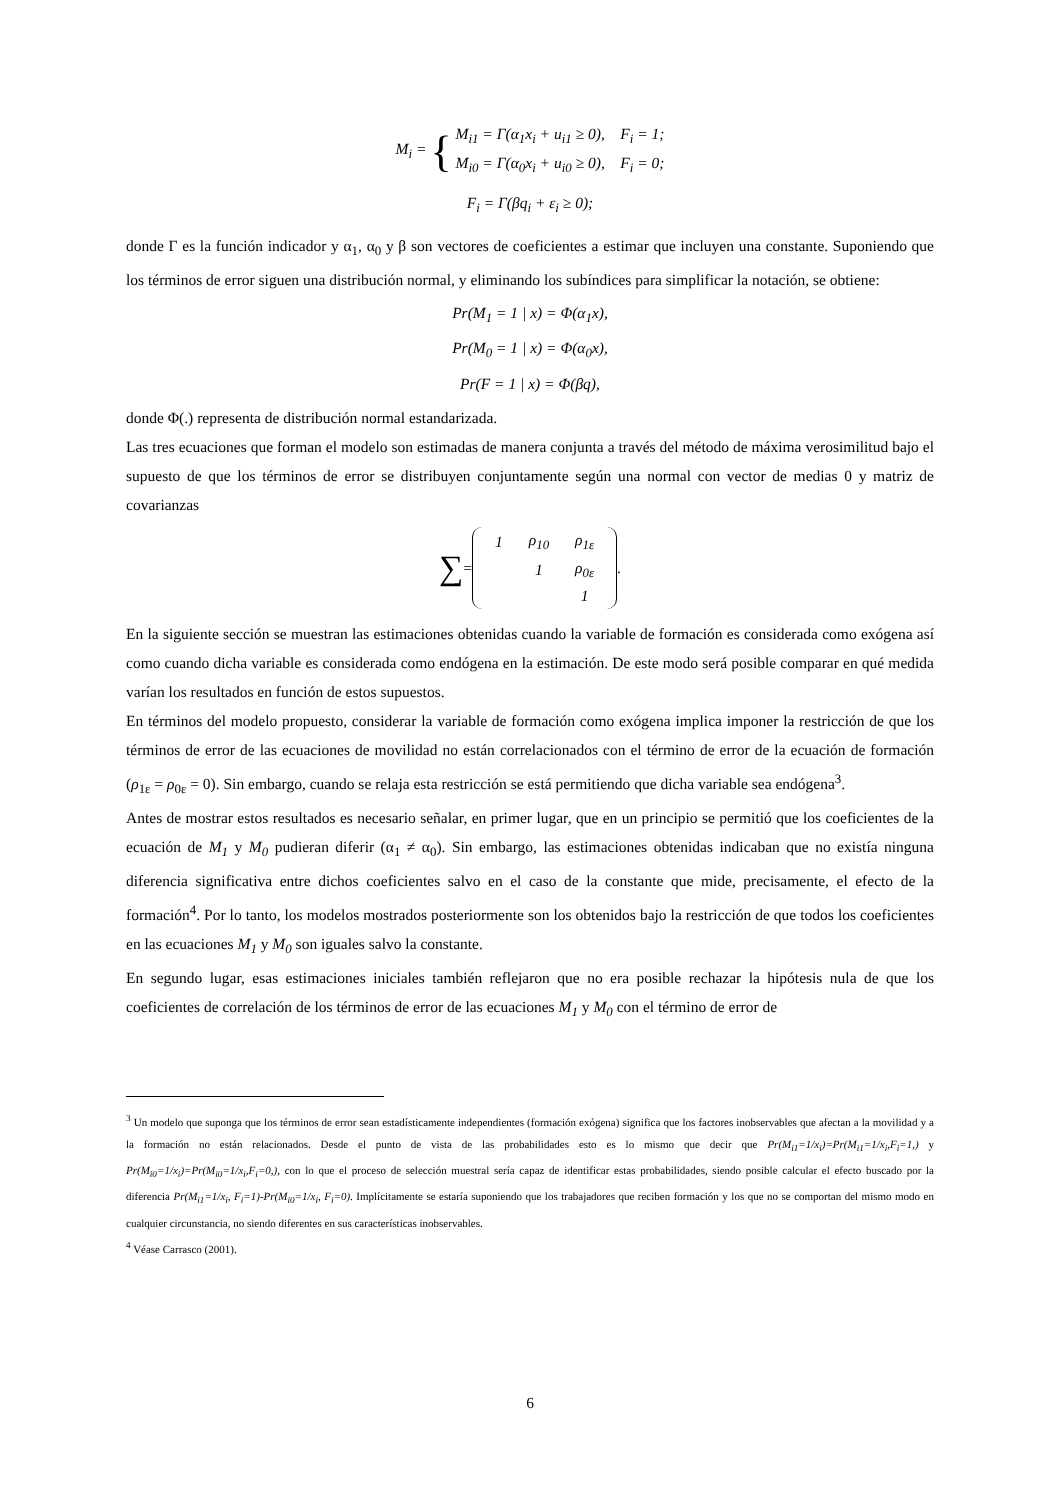M<sub>i</sub> = {
M<sub>i1</sub> = Γ(α<sub>1</sub>x<sub>i</sub> + u<sub>i1</sub> ≥ 0), F<sub>i</sub> = 1;
M<sub>i0</sub> = Γ(α<sub>0</sub>x<sub>i</sub> + u<sub>i0</sub> ≥ 0), F<sub>i</sub> = 0;
F<sub>i</sub> = Γ(βq<sub>i</sub> + ε<sub>i</sub> ≥ 0);
donde Γ es la función indicador y α<sub>1</sub>, α<sub>0</sub> y β son vectores de coeficientes a estimar que incluyen una constante. Suponiendo que los términos de error siguen una distribución normal, y eliminando los subíndices para simplificar la notación, se obtiene:
Pr(M<sub>1</sub> = 1 | x) = Φ(α<sub>1</sub>x),
Pr(M<sub>0</sub> = 1 | x) = Φ(α<sub>0</sub>x),
Pr(F = 1 | x) = Φ(βq),
donde Φ(.) representa de distribución normal estandarizada.
Las tres ecuaciones que forman el modelo son estimadas de manera conjunta a través del método de máxima verosimilitud bajo el supuesto de que los términos de error se distribuyen conjuntamente según una normal con vector de medias 0 y matriz de covarianzas
∑ =
| 1 | ρ<sub>10</sub> | ρ<sub>1ε</sub> |
| | 1 | ρ<sub>0ε</sub> |
| | | 1 |
.
En la siguiente sección se muestran las estimaciones obtenidas cuando la variable de formación es considerada como exógena así como cuando dicha variable es considerada como endógena en la estimación. De este modo será posible comparar en qué medida varían los resultados en función de estos supuestos.
En términos del modelo propuesto, considerar la variable de formación como exógena implica imponer la restricción de que los términos de error de las ecuaciones de movilidad no están correlacionados con el término de error de la ecuación de formación (ρ<sub>1ε</sub> = ρ<sub>0ε</sub> = 0). Sin embargo, cuando se relaja esta restricción se está permitiendo que dicha variable sea endógena<sup>3</sup>.
Antes de mostrar estos resultados es necesario señalar, en primer lugar, que en un principio se permitió que los coeficientes de la ecuación de M<sub>1</sub> y M<sub>0</sub> pudieran diferir (α<sub>1</sub> ≠ α<sub>0</sub>). Sin embargo, las estimaciones obtenidas indicaban que no existía ninguna diferencia significativa entre dichos coeficientes salvo en el caso de la constante que mide, precisamente, el efecto de la formación<sup>4</sup>. Por lo tanto, los modelos mostrados posteriormente son los obtenidos bajo la restricción de que todos los coeficientes en las ecuaciones M<sub>1</sub> y M<sub>0</sub> son iguales salvo la constante.
En segundo lugar, esas estimaciones iniciales también reflejaron que no era posible rechazar la hipótesis nula de que los coeficientes de correlación de los términos de error de las ecuaciones M<sub>1</sub> y M<sub>0</sub> con el término de error de
<sup>3</sup> Un modelo que suponga que los términos de error sean estadísticamente independientes (formación exógena) significa que los factores inobservables que afectan a la movilidad y a la formación no están relacionados. Desde el punto de vista de las probabilidades esto es lo mismo que decir que Pr(M<sub>i1</sub>=1/x<sub>i</sub>)=Pr(M<sub>i1</sub>=1/x<sub>i</sub>,F<sub>i</sub>=1,) y Pr(M<sub>i0</sub>=1/x<sub>i</sub>)=Pr(M<sub>i0</sub>=1/x<sub>i</sub>,F<sub>i</sub>=0,), con lo que el proceso de selección muestral sería capaz de identificar estas probabilidades, siendo posible calcular el efecto buscado por la diferencia Pr(M<sub>i1</sub>=1/x<sub>i</sub>, F<sub>i</sub>=1)-Pr(M<sub>i0</sub>=1/x<sub>i</sub>, F<sub>i</sub>=0). Implícitamente se estaría suponiendo que los trabajadores que reciben formación y los que no se comportan del mismo modo en cualquier circunstancia, no siendo diferentes en sus características inobservables.
<sup>4</sup> Véase Carrasco (2001).
6